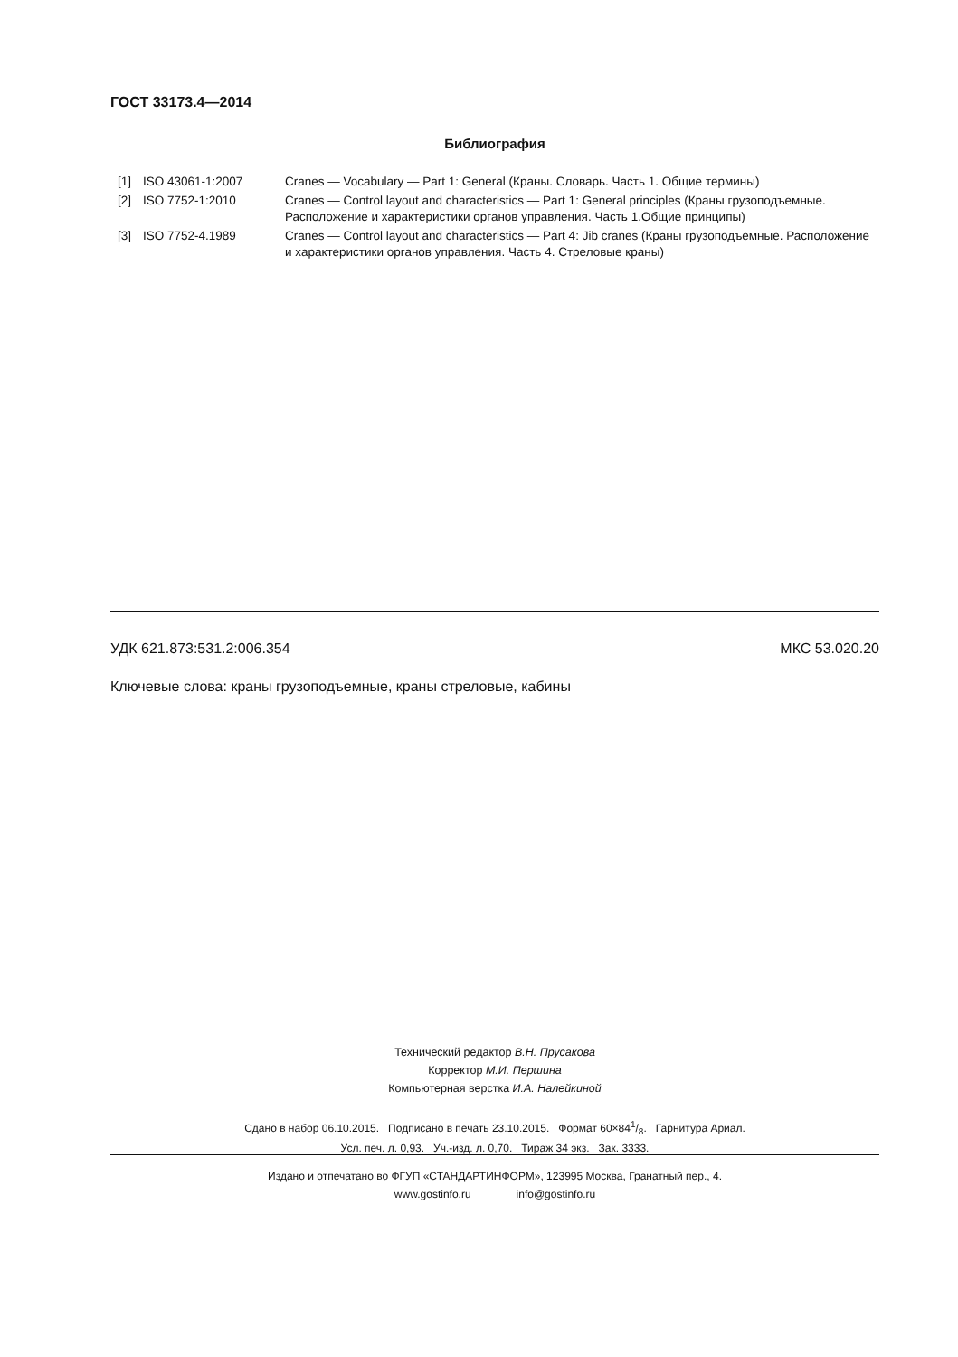ГОСТ 33173.4—2014
Библиография
| [1] | ISO 43061-1:2007 | Cranes — Vocabulary — Part 1: General (Краны. Словарь. Часть 1. Общие термины) |
| [2] | ISO 7752-1:2010 | Cranes — Control layout and characteristics — Part 1: General principles (Краны грузоподъемные. Расположение и характеристики органов управления. Часть 1.Общие принципы) |
| [3] | ISO 7752-4.1989 | Cranes — Control layout and characteristics — Part 4: Jib cranes (Краны грузоподъемные. Расположение и характеристики органов управления. Часть 4. Стреловые краны) |
УДК 621.873:531.2:006.354 МКС 53.020.20
Ключевые слова: краны грузоподъемные, краны стреловые, кабины
Технический редактор В.Н. Прусакова
Корректор М.И. Першина
Компьютерная верстка И.А. Налейкиной
Сдано в набор 06.10.2015. Подписано в печать 23.10.2015. Формат 60×841/8. Гарнитура Ариал.
Усл. печ. л. 0,93. Уч.-изд. л. 0,70. Тираж 34 экз. Зак. 3333.
Издано и отпечатано во ФГУП «СТАНДАРТИНФОРМ», 123995 Москва, Гранатный пер., 4.
www.gostinfo.ru info@gostinfo.ru